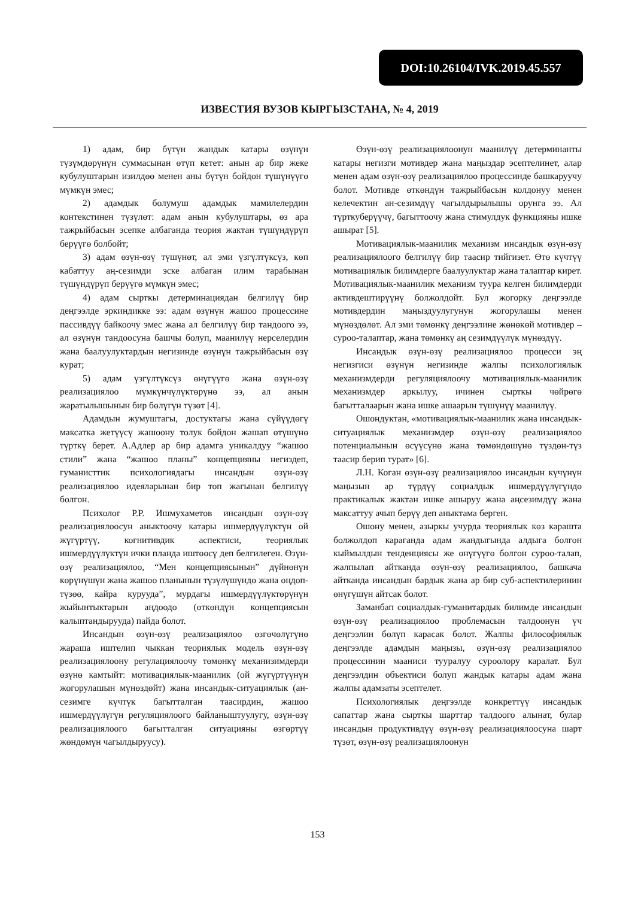DOI:10.26104/IVK.2019.45.557
ИЗВЕСТИЯ ВУЗОВ КЫРГЫЗСТАНА, № 4, 2019
1) адам, бир бүтүн жандык катары өзүнүн түзүмдөрүнүн суммасынан өтүп кетет: анын ар бир жеке кубулуштарын изилдөө менен аны бүтүн бойдон түшүнүүгө мүмкүн эмес;
2) адамдык болумуш адамдык мамилелердин контекстинен түзүлөт: адам анын кубулуштары, өз ара тажрыйбасын эсепке албаганда теория жактан түшүндүрүп берүүгө болбойт;
3) адам өзүн-өзү түшүнөт, ал эми үзгүлтүксүз, көп кабаттуу аң-сезимди эске албаган илим тарабынан түшүндүрүп берүүгө мүмкүн эмес;
4) адам сырткы детерминациядан белгилүү бир деңгээлде эркиндикке ээ: адам өзүнүн жашоо процессине пассивдүү байкоочу эмес жана ал белгилүү бир тандоого ээ, ал өзүнүн тандоосуна башчы болуп, маанилүү нерселердин жана баалуулуктардын негизинде өзүнүн тажрыйбасын өзү курат;
5) адам үзгүлтүксүз өнүгүүгө жана өзүн-өзү реализациялоо мүмкүнчүлүктөрүнө ээ, ал анын жаратылышынын бир бөлүгүн түзөт [4].
Адамдын жумуштагы, достуктагы жана сүйүүдөгү максатка жетүүсү жашоону толук бойдон жашап өтүшүнө түрткү берет. А.Адлер ар бир адамга уникалдуу “жашоо стили” жана “жашоо планы” концепцияны негиздеп, гуманисттик психологиядагы инсандын өзүн-өзү реализациялоо идеяларынан бир топ жагынан белгилүү болгон.
Психолог Р.Р. Ишмухаметов инсандын өзүн-өзү реализациялоосун аныктоочу катары ишмердүүлүктүн ой жүгүртүү, когнитивдик аспектиси, теориялык ишмердүүлүктүн ички планда иштөөсү деп белгилеген. Өзүн-өзү реализациялоо, “Мен концепциясынын” дүйнөнүн көрүнүшүн жана жашоо планынын түзүлүшүндө жана оңдоп-түзөө, кайра куруудa”, мурдагы ишмердүүлүктөрүнүн жыйынтыктарын аңдоодо (өткөндүн концепциясын калыптандырууда) пайда болот.
Инсандын өзүн-өзү реализациялоо өзгөчөлүгүнө жараша иштелип чыккан теориялык модель өзүн-өзү реализациялоону регулациялоочу төмөнкү механизимдерди өзүнө камтыйт: мотивациялык-маанилик (ой жүгүртүүнүн жогорулашын мүнөздөйт) жана инсандык-ситуациялык (ан-сезимге күчтүк багытталган таасирдин, жашоо ишмердүүлүгүн регуляциялоого байланыштуулугу, өзүн-өзү реализациялоого багытталган ситуацияны өзгөртүү жөндөмүн чагылдыруусу).
Өзүн-өзү реализациялоонун маанилүү детерминанты катары негизги мотивдер жана маңыздар эсептелинет, алар менен адам өзүн-өзү реализациялоо процессинде башкаруучу болот. Мотивде өткөндүн тажрыйбасын колдонуу менен келечектин ан-сезимдүү чагылдырылышы орунга ээ. Ал түрткуберүүчү, багыттоочу жана стимулдук функцияны ишке ашырат [5].
Мотивациялык-маанилик механизм инсандык өзүн-өзү реализациялоого белгилүү бир таасир тийгизет. Өтө күчтүү мотивациялык билимдерге баалуулуктар жана талаптар кирет. Мотивациялык-маанилик механизм туура келген билимдерди активдештирүүнү болжолдойт. Бул жогорку деңгээлде мотивдердин маңыздуулугунун жогорулашы менен мүнөздөлөт. Ал эми төмөнкү деңгээлине жөнөкөй мотивдер – суроо-талаптар, жана төмөнкү аң сезимдүүлүк мүнөздүү.
Инсандык өзүн-өзү реализациялоо процесси эң негизгиси өзүнүн негизинде жалпы психологиялык механизмдерди регуляциялоочу мотивациялык-маанилик механизмдер аркылуу, ичинен сырткы чөйрөгө багытталаарын жана ишке ашаарын түшүнүү маанилүү.
Ошондуктан, «мотивациялык-маанилик жана инсандык-ситуациялык механизмдер өзүн-өзү реализациялоо потенциалынын өсүүсүнө жана төмөндөшүнө түздөн-түз таасир берип турат» [6].
Л.Н. Коган өзүн-өзү реализациялоо инсандын күчүнүн маңызын ар түрдүү социалдык ишмердүүлүгүндө практикалык жактан ишке ашыруу жана аңсезимдүү жана максаттуу ачып берүү деп аныктама берген.
Ошону менен, азыркы учурда теориялык көз караштa болжолдоп караганда адам жандыгында алдыга болгон кыймылдын тенденциясы же өнүгүүгө болгон суроо-талап, жалпылап айтканда өзүн-өзү реализациялоо, башкача айтканда инсандын бардык жана ар бир суб-аспектилеринин өнүгүшүн айтсак болот.
Заманбап социалдык-гуманитардык билимде инсандын өзүн-өзү реализациялоо проблемасын талдоонун үч деңгээлин бөлүп карасак болот. Жалпы философиялык деңгээлде адамдын маңызы, өзүн-өзү реализациялоо процессинин мааниси тууралуу суроолору каралат. Бул деңгээлдин объектиси болуп жандык катары адам жана жалпы адамзаты эсептелет.
Психологиялык деңгээлде конкреттүү инсандык сапаттар жана сырткы шарттар талдоого алынат, булар инсандын продуктивдүү өзүн-өзү реализациялоосуна шарт түзөт, өзүн-өзү реализациялоонун
153